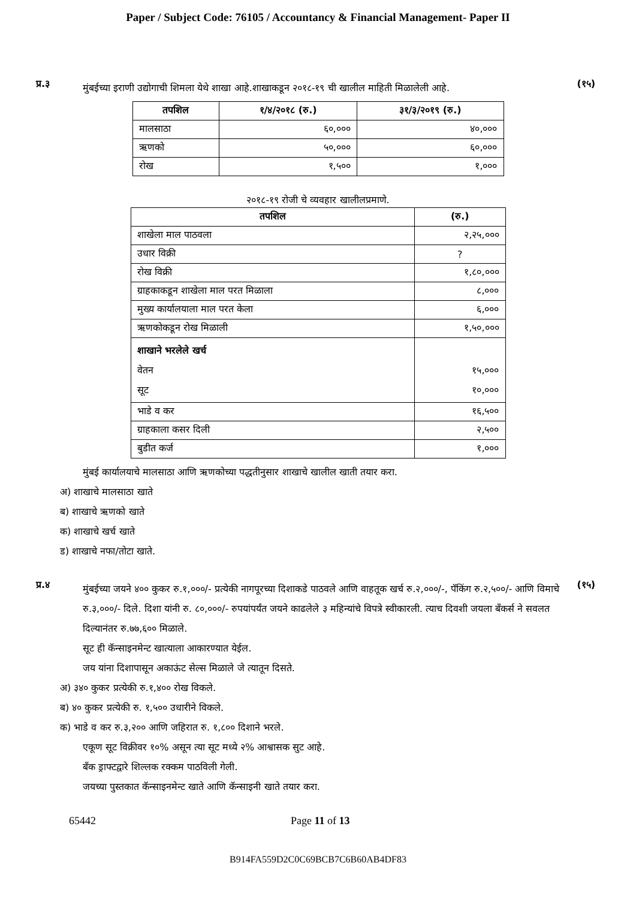Paper / Subject Code: 76105 / Accountancy & Financial Management- Paper II
प्र.३
मुंबईच्या इराणी उद्योगाची शिमला येथे शाखा आहे.शाखाकडून २०१८-१९ ची खालील माहिती मिळालेली आहे.
(१५)
| तपशिल | १/४/२०१८ (रु.) | ३१/३/२०१९ (रु.) |
| --- | --- | --- |
| मालसाठा | ६०,००० | ४०,००० |
| ऋणको | ५०,००० | ६०,००० |
| रोख | १,५०० | १,००० |
२०१८-१९ रोजी चे व्यवहार खालीलप्रमाणे.
| तपशिल | (रु.) |
| --- | --- |
| शाखेला माल पाठवला | २,२५,००० |
| उधार विक्री | ? |
| रोख विक्री | १,८०,००० |
| ग्राहकाकडून शाखेला माल परत मिळाला | ८,००० |
| मुख्य कार्यालयाला माल परत केला | ६,००० |
| ऋणकोकडून रोख मिळाली | १,५०,००० |
| शाखाने भरलेले खर्च वेतन सूट | १५,००० १०,००० |
| भाडे व कर | १६,५०० |
| ग्राहकाला कसर दिली | २,५०० |
| बुडीत कर्ज | १,००० |
मुंबई कार्यालयाचे मालसाठा आणि ऋणकोच्या पद्धतीनुसार शाखाचे खालील खाती तयार करा.
अ) शाखाचे मालसाठा खाते
ब) शाखाचे ऋणको खाते
क) शाखाचे खर्च खाते
ड) शाखाचे नफा/तोटा खाते.
प्र.४
मुंबईच्या जयने ४०० कुकर रु.१,०००/- प्रत्येकी नागपूरच्या दिशाकडे पाठवले आणि वाहतूक खर्च रु.२,०००/-, पॅकिंग रु.२,५००/- आणि विमाचे रु.३,०००/- दिले. दिशा यांनी रु. ८०,०००/- रुपयांपर्यंत जयने काढलेले ३ महिन्यांचे विपत्रे स्वीकारली. त्याच दिवशी जयला बँकर्स ने सवलत दिल्यानंतर रु.७७,६०० मिळाले.
सूट ही कॅन्साइनमेन्ट खात्याला आकारण्यात येईल.
जय यांना दिशापासून अकाऊंट सेल्स मिळाले जे त्यातून दिसते.
(१५)
अ) ३४० कुकर प्रत्येकी रु.१,४०० रोख विकले.
ब) ४० कुकर प्रत्येकी रु. १,५०० उधारीने विकले.
क) भाडे व कर रु.३,२०० आणि जहिरात रु. १,८०० दिशाने भरले.
एकूण सूट विक्रीवर १०% असून त्या सूट मध्ये २% आश्वासक सुट आहे.
बँक ड्राफ्टद्वारे शिल्लक रक्कम पाठविली गेली.
जयच्या पुस्तकात कॅन्साइनमेन्ट खाते आणि कॅन्साइनी खाते तयार करा.
65442 Page 11 of 13
B914FA559D2C0C69BCB7C6B60AB4DF83